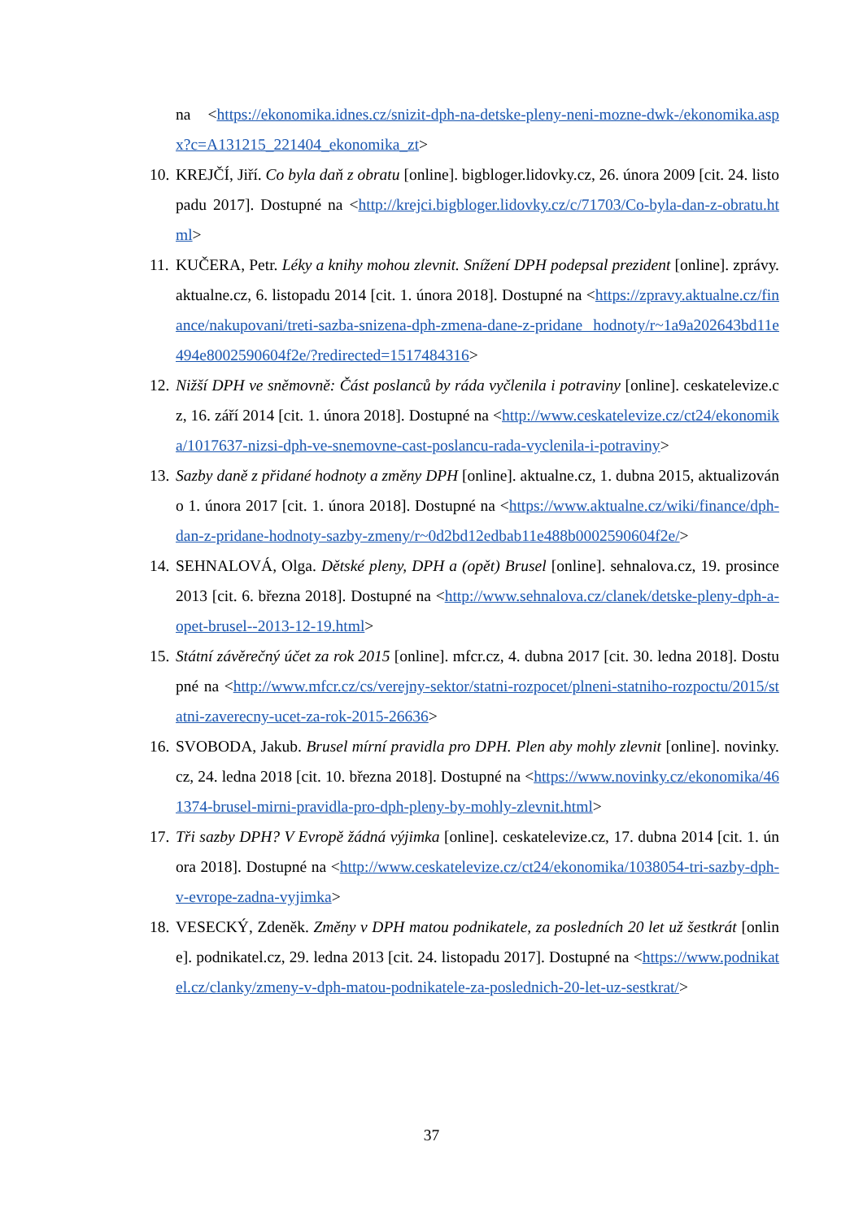na <https://ekonomika.idnes.cz/snizit-dph-na-detske-pleny-neni-mozne-dwk-/ekonomika.aspx?c=A131215_221404_ekonomika_zt>
10.
KREJČÍ, Jiří. Co byla daň z obratu [online]. bigbloger.lidovky.cz, 26. února 2009 [cit. 24. listopadu 2017]. Dostupné na <http://krejci.bigbloger.lidovky.cz/c/71703/Co-byla-dan-z-obratu.html>
11.
KUČERA, Petr. Léky a knihy mohou zlevnit. Snížení DPH podepsal prezident [online]. zprávy.aktualne.cz, 6. listopadu 2014 [cit. 1. února 2018]. Dostupné na <https://zpravy.aktualne.cz/finance/nakupovani/treti-sazba-snizena-dph-zmena-dane-z-pridane hodnoty/r~1a9a202643bd11e494e8002590604f2e/?redirected=1517484316>
12.
Nižší DPH ve sněmovně: Část poslanců by ráda vyčlenila i potraviny [online]. ceskatelevize.cz, 16. září 2014 [cit. 1. února 2018]. Dostupné na <http://www.ceskatelevize.cz/ct24/ekonomika/1017637-nizsi-dph-ve-snemovne-cast-poslancu-rada-vyclenila-i-potraviny>
13.
Sazby daně z přidané hodnoty a změny DPH [online]. aktualne.cz, 1. dubna 2015, aktualizováno 1. února 2017 [cit. 1. února 2018]. Dostupné na <https://www.aktualne.cz/wiki/finance/dph-dan-z-pridane-hodnoty-sazby-zmeny/r~0d2bd12edbab11e488b0002590604f2e/>
14.
SEHNALOVÁ, Olga. Dětské pleny, DPH a (opět) Brusel [online]. sehnalova.cz, 19. prosince 2013 [cit. 6. března 2018]. Dostupné na <http://www.sehnalova.cz/clanek/detske-pleny-dph-a-opet-brusel--2013-12-19.html>
15.
Státní závěrečný účet za rok 2015 [online]. mfcr.cz, 4. dubna 2017 [cit. 30. ledna 2018]. Dostupné na <http://www.mfcr.cz/cs/verejny-sektor/statni-rozpocet/plneni-statniho-rozpoctu/2015/statni-zaverecny-ucet-za-rok-2015-26636>
16.
SVOBODA, Jakub. Brusel mírní pravidla pro DPH. Plen aby mohly zlevnit [online]. novinky.cz, 24. ledna 2018 [cit. 10. března 2018]. Dostupné na <https://www.novinky.cz/ekonomika/461374-brusel-mirni-pravidla-pro-dph-pleny-by-mohly-zlevnit.html>
17.
Tři sazby DPH? V Evropě žádná výjimka [online]. ceskatelevize.cz, 17. dubna 2014 [cit. 1. února 2018]. Dostupné na <http://www.ceskatelevize.cz/ct24/ekonomika/1038054-tri-sazby-dph-v-evrope-zadna-vyjimka>
18.
VESECKÝ, Zdeněk. Změny v DPH matou podnikatele, za posledních 20 let už šestkrát [online]. podnikatel.cz, 29. ledna 2013 [cit. 24. listopadu 2017]. Dostupné na <https://www.podnikatel.cz/clanky/zmeny-v-dph-matou-podnikatele-za-poslednich-20-let-uz-sestkrat/>
37